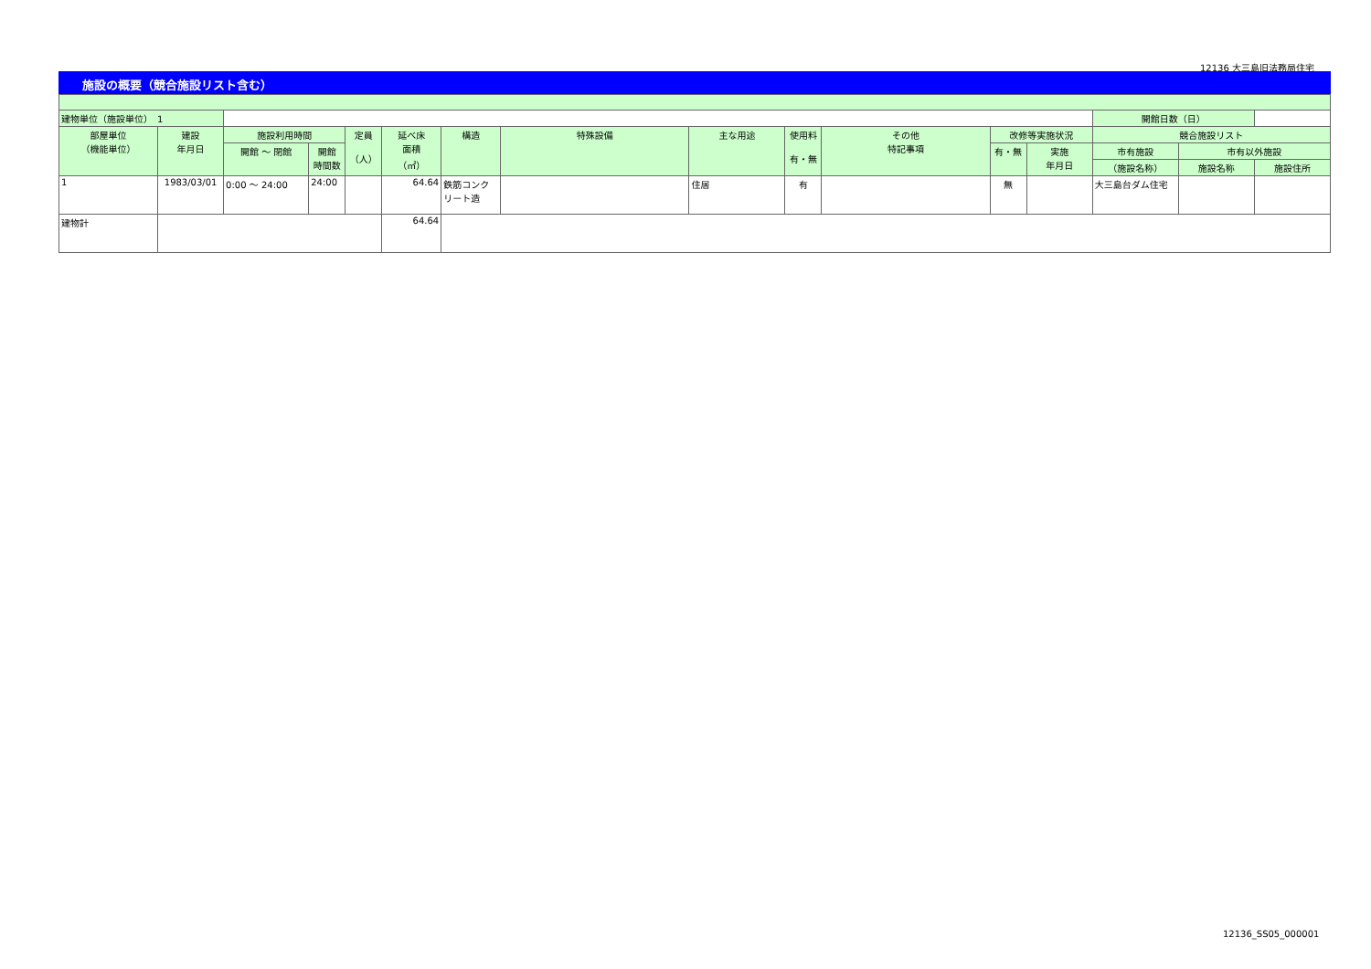12136 大三島旧法務局住宅
施設の概要（競合施設リスト含む）
| 建物単位（施設単位） 1 | | | | | | | | | | | | | 開館日数（日） | | |
| 部屋単位 （機能単位） | 建設 年月日 | 施設利用時間 | | 定員 （人） | 延べ床 面積 （㎡） | 構造 | 特殊設備 | 主な用途 | 使用料 有・無 | その他 特記事項 | 改修等実施状況 | | 競合施設リスト | | |
| | | 開館 〜 閉館 | 開館 時間数 | | | | | | | | 有・無 | 実施 年月日 | 市有施設 | 市有以外施設 | |
| | | | | | | | | | | | | | （施設名称） | 施設名称 | 施設住所 |
| 1 | 1983/03/01 | 0:00 〜 24:00 | 24:00 | | 64.64 | 鉄筋コンク リート造 | | 住居 | 有 | | 無 | | 大三島台ダム住宅 | | |
| 建物計 | | | | | 64.64 | | | | | | | | | | |
12136_SS05_000001